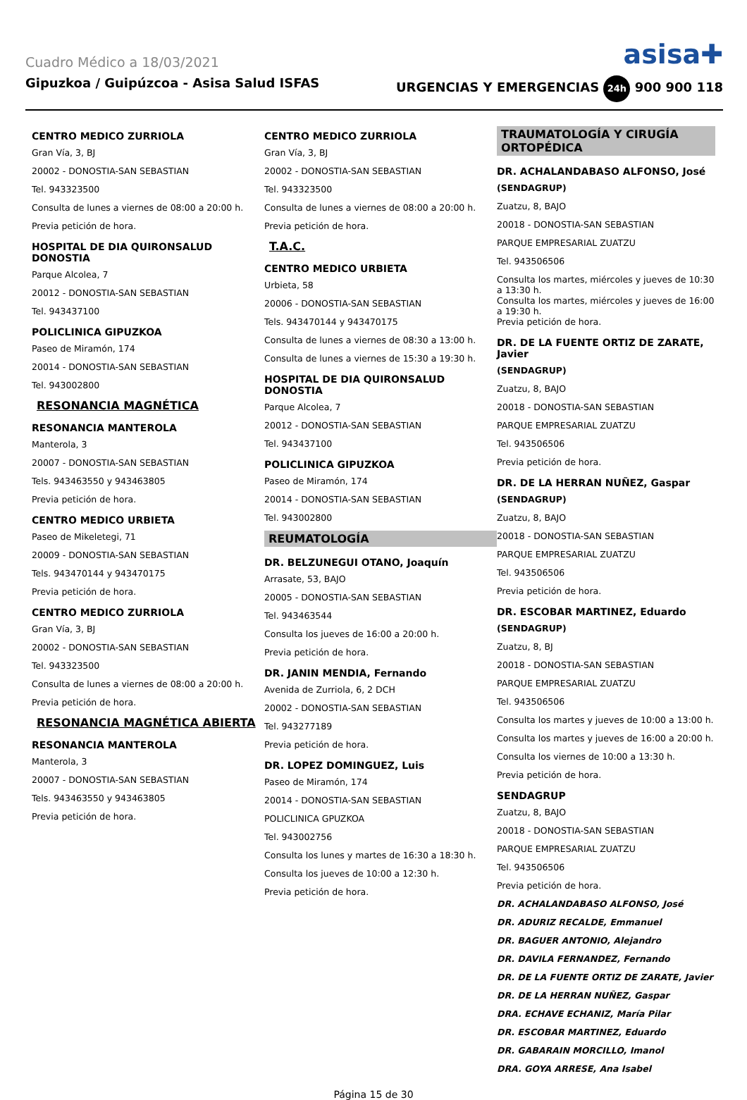Cuadro Médico a 18/03/2021 asisa✚
Gipuzkoa / Guipúzcoa - Asisa Salud ISFAS URGENCIAS Y EMERGENCIAS 24h 900 900 118
CENTRO MEDICO ZURRIOLA
Gran Vía, 3, BJ
20002 - DONOSTIA-SAN SEBASTIAN
Tel. 943323500
Consulta de lunes a viernes de 08:00 a 20:00 h.
Previa petición de hora.
HOSPITAL DE DIA QUIRONSALUD DONOSTIA
Parque Alcolea, 7
20012 - DONOSTIA-SAN SEBASTIAN
Tel. 943437100
POLICLINICA GIPUZKOA
Paseo de Miramón, 174
20014 - DONOSTIA-SAN SEBASTIAN
Tel. 943002800
RESONANCIA MAGNÉTICA
RESONANCIA MANTEROLA
Manterola, 3
20007 - DONOSTIA-SAN SEBASTIAN
Tels. 943463550 y 943463805
Previa petición de hora.
CENTRO MEDICO URBIETA
Paseo de Mikeletegi, 71
20009 - DONOSTIA-SAN SEBASTIAN
Tels. 943470144 y 943470175
Previa petición de hora.
CENTRO MEDICO ZURRIOLA
Gran Vía, 3, BJ
20002 - DONOSTIA-SAN SEBASTIAN
Tel. 943323500
Consulta de lunes a viernes de 08:00 a 20:00 h.
Previa petición de hora.
RESONANCIA MAGNÉTICA ABIERTA
RESONANCIA MANTEROLA
Manterola, 3
20007 - DONOSTIA-SAN SEBASTIAN
Tels. 943463550 y 943463805
Previa petición de hora.
CENTRO MEDICO ZURRIOLA
Gran Vía, 3, BJ
20002 - DONOSTIA-SAN SEBASTIAN
Tel. 943323500
Consulta de lunes a viernes de 08:00 a 20:00 h.
Previa petición de hora.
T.A.C.
CENTRO MEDICO URBIETA
Urbieta, 58
20006 - DONOSTIA-SAN SEBASTIAN
Tels. 943470144 y 943470175
Consulta de lunes a viernes de 08:30 a 13:00 h.
Consulta de lunes a viernes de 15:30 a 19:30 h.
HOSPITAL DE DIA QUIRONSALUD DONOSTIA
Parque Alcolea, 7
20012 - DONOSTIA-SAN SEBASTIAN
Tel. 943437100
POLICLINICA GIPUZKOA
Paseo de Miramón, 174
20014 - DONOSTIA-SAN SEBASTIAN
Tel. 943002800
REUMATOLOGÍA
DR. BELZUNEGUI OTANO, Joaquín
Arrasate, 53, BAJO
20005 - DONOSTIA-SAN SEBASTIAN
Tel. 943463544
Consulta los jueves de 16:00 a 20:00 h.
Previa petición de hora.
DR. JANIN MENDIA, Fernando
Avenida de Zurriola, 6, 2 DCH
20002 - DONOSTIA-SAN SEBASTIAN
Tel. 943277189
Previa petición de hora.
DR. LOPEZ DOMINGUEZ, Luis
Paseo de Miramón, 174
20014 - DONOSTIA-SAN SEBASTIAN
POLICLINICA GPUZKOA
Tel. 943002756
Consulta los lunes y martes de 16:30 a 18:30 h.
Consulta los jueves de 10:00 a 12:30 h.
Previa petición de hora.
TRAUMATOLOGÍA Y CIRUGÍA ORTOPÉDICA
DR. ACHALANDABASO ALFONSO, José
(SENDAGRUP)
Zuatzu, 8, BAJO
20018 - DONOSTIA-SAN SEBASTIAN
PARQUE EMPRESARIAL ZUATZU
Tel. 943506506
Consulta los martes, miércoles y jueves de 10:30 a 13:30 h.
Consulta los martes, miércoles y jueves de 16:00 a 19:30 h.
Previa petición de hora.
DR. DE LA FUENTE ORTIZ DE ZARATE, Javier
(SENDAGRUP)
Zuatzu, 8, BAJO
20018 - DONOSTIA-SAN SEBASTIAN
PARQUE EMPRESARIAL ZUATZU
Tel. 943506506
Previa petición de hora.
DR. DE LA HERRAN NUÑEZ, Gaspar
(SENDAGRUP)
Zuatzu, 8, BAJO
20018 - DONOSTIA-SAN SEBASTIAN
PARQUE EMPRESARIAL ZUATZU
Tel. 943506506
Previa petición de hora.
DR. ESCOBAR MARTINEZ, Eduardo
(SENDAGRUP)
Zuatzu, 8, BJ
20018 - DONOSTIA-SAN SEBASTIAN
PARQUE EMPRESARIAL ZUATZU
Tel. 943506506
Consulta los martes y jueves de 10:00 a 13:00 h.
Consulta los martes y jueves de 16:00 a 20:00 h.
Consulta los viernes de 10:00 a 13:30 h.
Previa petición de hora.
SENDAGRUP
Zuatzu, 8, BAJO
20018 - DONOSTIA-SAN SEBASTIAN
PARQUE EMPRESARIAL ZUATZU
Tel. 943506506
Previa petición de hora.
DR. ACHALANDABASO ALFONSO, José
DR. ADURIZ RECALDE, Emmanuel
DR. BAGUER ANTONIO, Alejandro
DR. DAVILA FERNANDEZ, Fernando
DR. DE LA FUENTE ORTIZ DE ZARATE, Javier
DR. DE LA HERRAN NUÑEZ, Gaspar
DRA. ECHAVE ECHANIZ, María Pilar
DR. ESCOBAR MARTINEZ, Eduardo
DR. GABARAIN MORCILLO, Imanol
DRA. GOYA ARRESE, Ana Isabel
Página 15 de 30